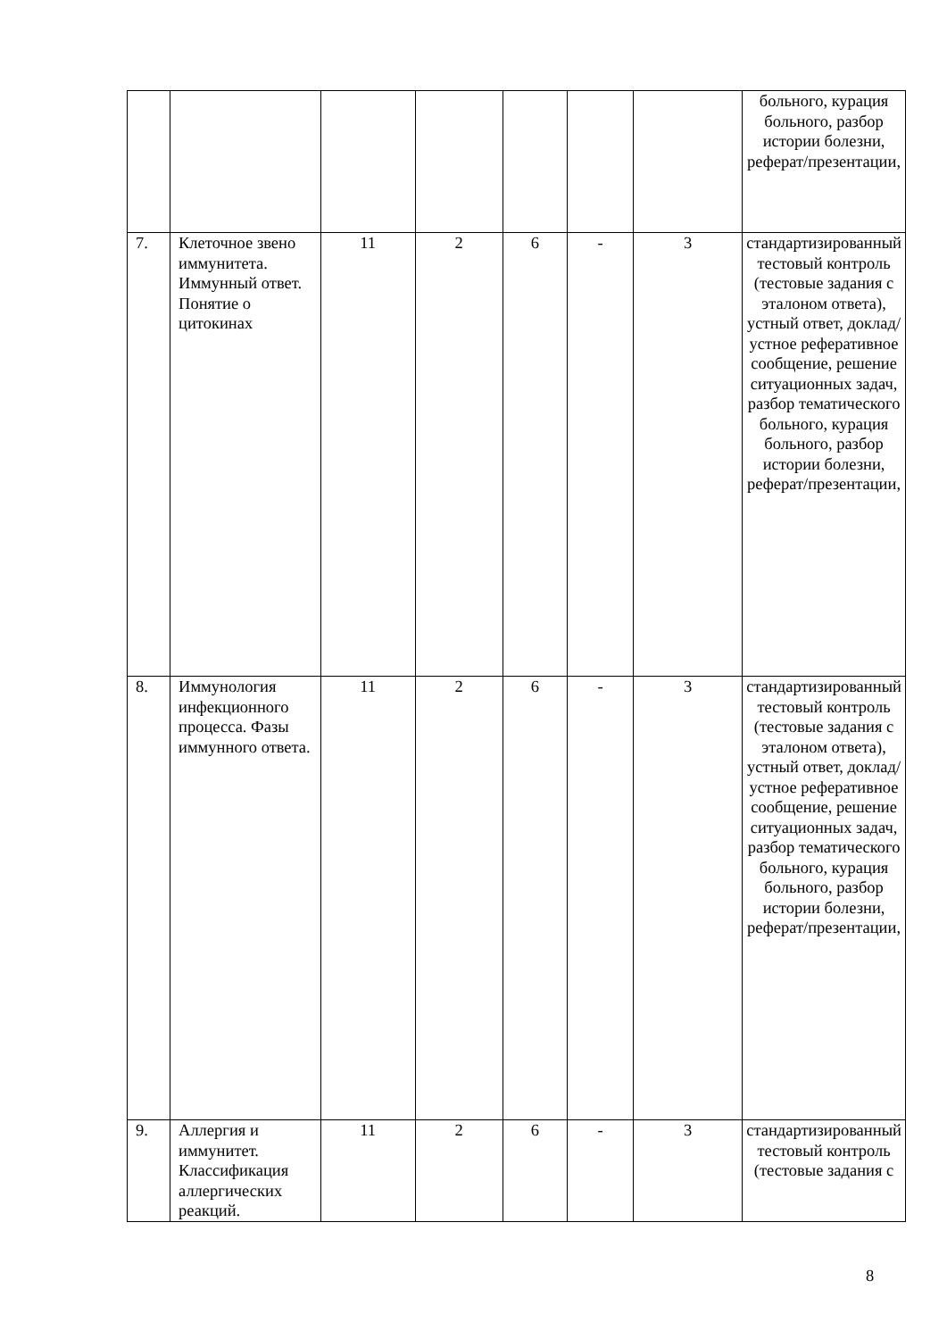| | | | | | | | больного, курация больного, разбор истории болезни, реферат/презентации, |
| 7. | Клеточное звено иммунитета. Иммунный ответ. Понятие о цитокинах | 11 | 2 | 6 | - | 3 | стандартизированный тестовый контроль (тестовые задания с эталоном ответа), устный ответ, доклад/устное реферативное сообщение, решение ситуационных задач, разбор тематического больного, курация больного, разбор истории болезни, реферат/презентации, |
| 8. | Иммунология инфекционного процесса. Фазы иммунного ответа. | 11 | 2 | 6 | - | 3 | стандартизированный тестовый контроль (тестовые задания с эталоном ответа), устный ответ, доклад/устное реферативное сообщение, решение ситуационных задач, разбор тематического больного, курация больного, разбор истории болезни, реферат/презентации, |
| 9. | Аллергия и иммунитет. Классификация аллергических реакций. | 11 | 2 | 6 | - | 3 | стандартизированный тестовый контроль (тестовые задания с |
8